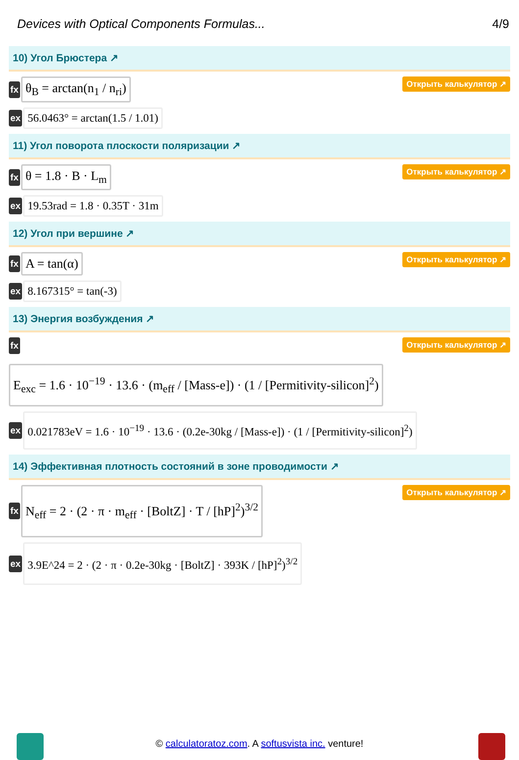Devices with Optical Components Formulas... 4/9
10) Угол Брюстера ↗
fx θ<sub>B</sub> = arctan(n<sub>1</sub> / n<sub>ri</sub>) Открыть калькулятор ↗
ex 56.0463° = arctan(1.5 / 1.01)
11) Угол поворота плоскости поляризации ↗
fx θ = 1.8 · B · L<sub>m</sub> Открыть калькулятор ↗
ex 19.53rad = 1.8 · 0.35T · 31m
12) Угол при вершине ↗
fx A = tan(α) Открыть калькулятор ↗
ex 8.167315° = tan(-3)
13) Энергия возбуждения ↗
fx Открыть калькулятор ↗
E<sub>exc</sub> = 1.6 · 10<sup>−19</sup> · 13.6 · (m<sub>eff</sub> / [Mass-e]) · (1 / [Permitivity-silicon]<sup>2</sup>)
ex 0.021783eV = 1.6 · 10<sup>−19</sup> · 13.6 · (0.2e-30kg / [Mass-e]) · (1 / [Permitivity-silicon]<sup>2</sup>)
14) Эффективная плотность состояний в зоне проводимости ↗
fx N<sub>eff</sub> = 2 · (2 · π · m<sub>eff</sub> · [BoltZ] · T / [hP]<sup>2</sup>)<sup>3/2</sup> Открыть калькулятор ↗
ex 3.9E^24 = 2 · (2 · π · 0.2e-30kg · [BoltZ] · 393K / [hP]<sup>2</sup>)<sup>3/2</sup>
© calculatoratoz.com. A softusvista inc. venture!